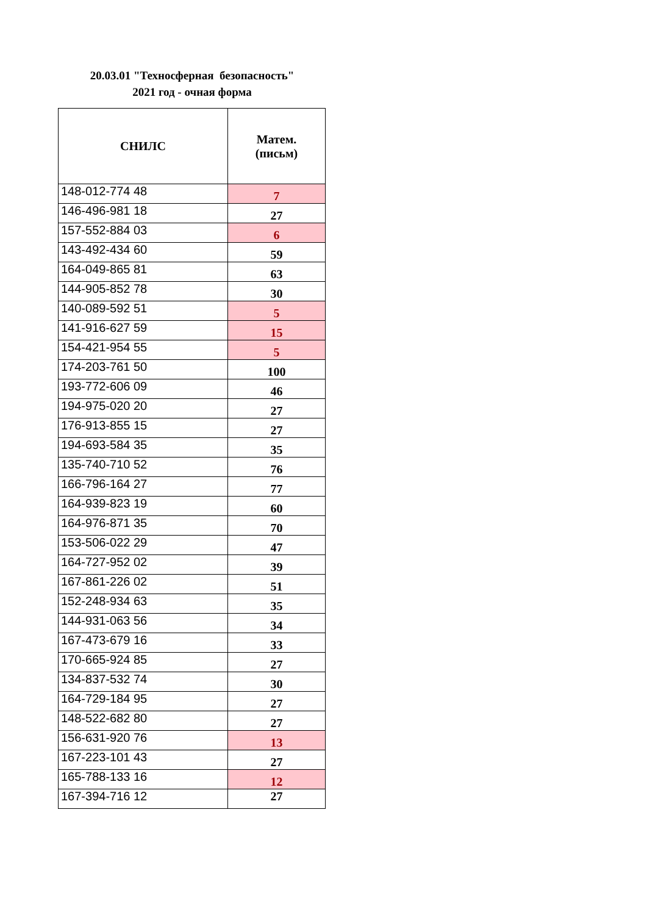20.03.01 "Техносферная безопасность"
2021 год - очная форма
| СНИЛС | Матем. (письм) |
| --- | --- |
| 148-012-774 48 | 7 |
| 146-496-981 18 | 27 |
| 157-552-884 03 | 6 |
| 143-492-434 60 | 59 |
| 164-049-865 81 | 63 |
| 144-905-852 78 | 30 |
| 140-089-592 51 | 5 |
| 141-916-627 59 | 15 |
| 154-421-954 55 | 5 |
| 174-203-761 50 | 100 |
| 193-772-606 09 | 46 |
| 194-975-020 20 | 27 |
| 176-913-855 15 | 27 |
| 194-693-584 35 | 35 |
| 135-740-710 52 | 76 |
| 166-796-164 27 | 77 |
| 164-939-823 19 | 60 |
| 164-976-871 35 | 70 |
| 153-506-022 29 | 47 |
| 164-727-952 02 | 39 |
| 167-861-226 02 | 51 |
| 152-248-934 63 | 35 |
| 144-931-063 56 | 34 |
| 167-473-679 16 | 33 |
| 170-665-924 85 | 27 |
| 134-837-532 74 | 30 |
| 164-729-184 95 | 27 |
| 148-522-682 80 | 27 |
| 156-631-920 76 | 13 |
| 167-223-101 43 | 27 |
| 165-788-133 16 | 12 |
| 167-394-716 12 | 27 |